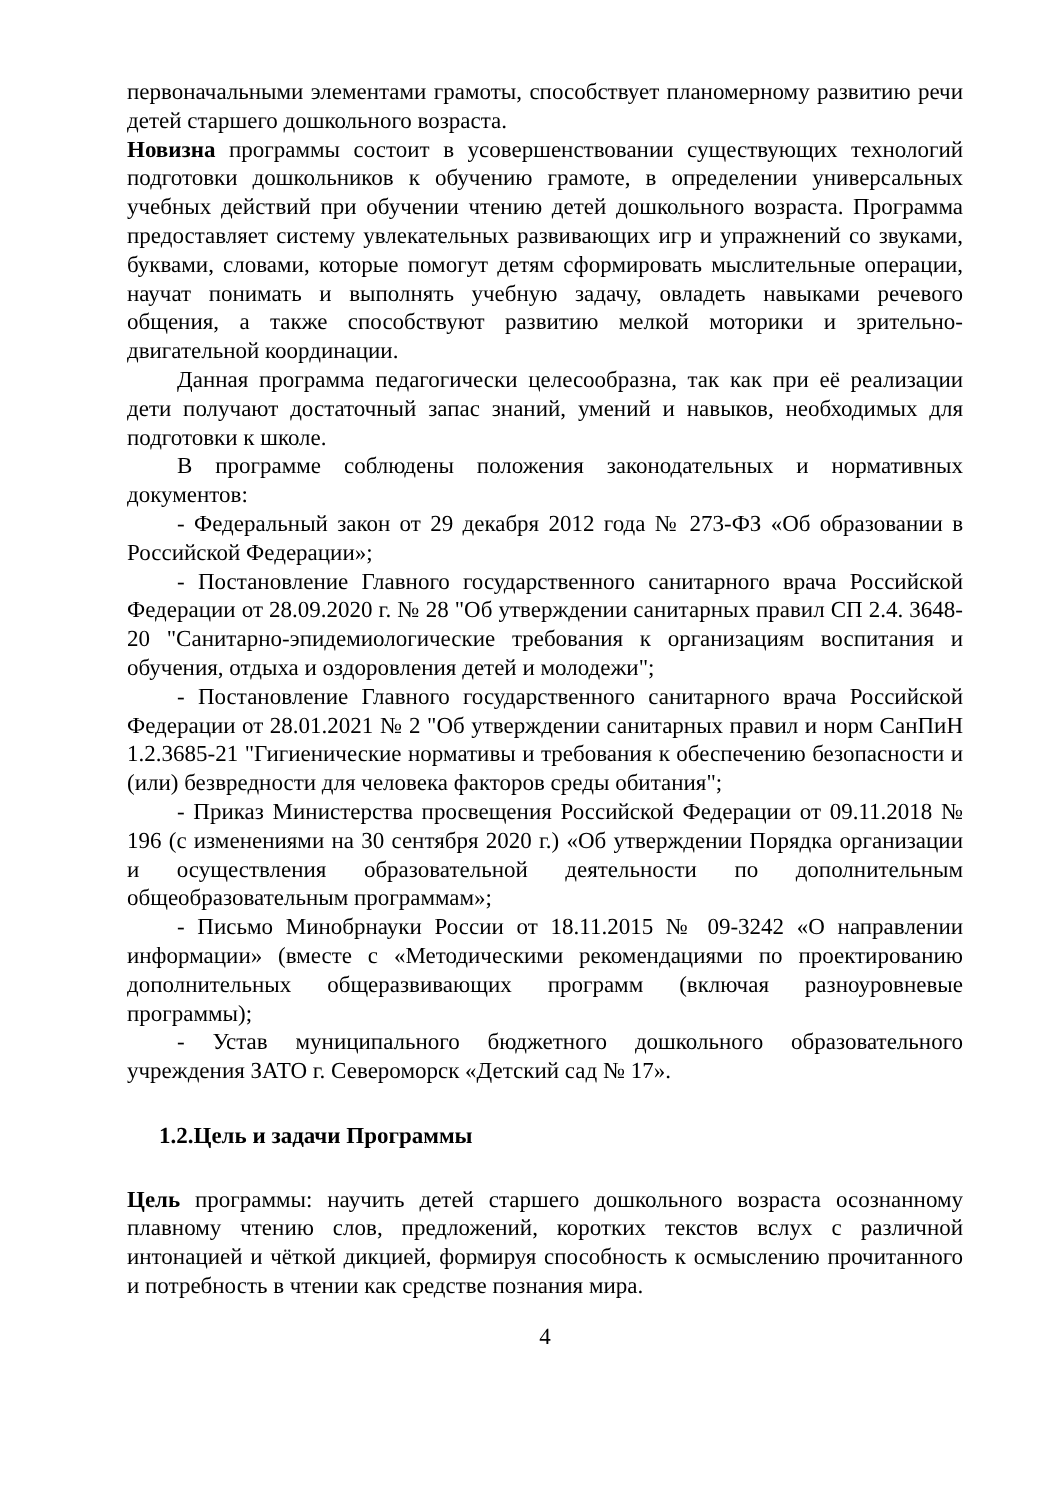первоначальными элементами грамоты, способствует планомерному развитию речи детей старшего дошкольного возраста.
Новизна программы состоит в усовершенствовании существующих технологий подготовки дошкольников к обучению грамоте, в определении универсальных учебных действий при обучении чтению детей дошкольного возраста. Программа предоставляет систему увлекательных развивающих игр и упражнений со звуками, буквами, словами, которые помогут детям сформировать мыслительные операции, научат понимать и выполнять учебную задачу, овладеть навыками речевого общения, а также способствуют развитию мелкой моторики и зрительно-двигательной координации.
Данная программа педагогически целесообразна, так как при её реализации дети получают достаточный запас знаний, умений и навыков, необходимых для подготовки к школе.
В программе соблюдены положения законодательных и нормативных документов:
- Федеральный закон от 29 декабря 2012 года № 273-ФЗ «Об образовании в Российской Федерации»;
- Постановление Главного государственного санитарного врача Российской Федерации от 28.09.2020 г. № 28 "Об утверждении санитарных правил СП 2.4. 3648-20 "Санитарно-эпидемиологические требования к организациям воспитания и обучения, отдыха и оздоровления детей и молодежи";
- Постановление Главного государственного санитарного врача Российской Федерации от 28.01.2021 № 2 "Об утверждении санитарных правил и норм СанПиН 1.2.3685-21 "Гигиенические нормативы и требования к обеспечению безопасности и (или) безвредности для человека факторов среды обитания";
- Приказ Министерства просвещения Российской Федерации от 09.11.2018 № 196 (с изменениями на 30 сентября 2020 г.) «Об утверждении Порядка организации и осуществления образовательной деятельности по дополнительным общеобразовательным программам»;
- Письмо Минобрнауки России от 18.11.2015 № 09-3242 «О направлении информации» (вместе с «Методическими рекомендациями по проектированию дополнительных общеразвивающих программ (включая разноуровневые программы);
- Устав муниципального бюджетного дошкольного образовательного учреждения ЗАТО г. Североморск «Детский сад № 17».
1.2.Цель и задачи Программы
Цель программы: научить детей старшего дошкольного возраста осознанному плавному чтению слов, предложений, коротких текстов вслух с различной интонацией и чёткой дикцией, формируя способность к осмыслению прочитанного и потребность в чтении как средстве познания мира.
4